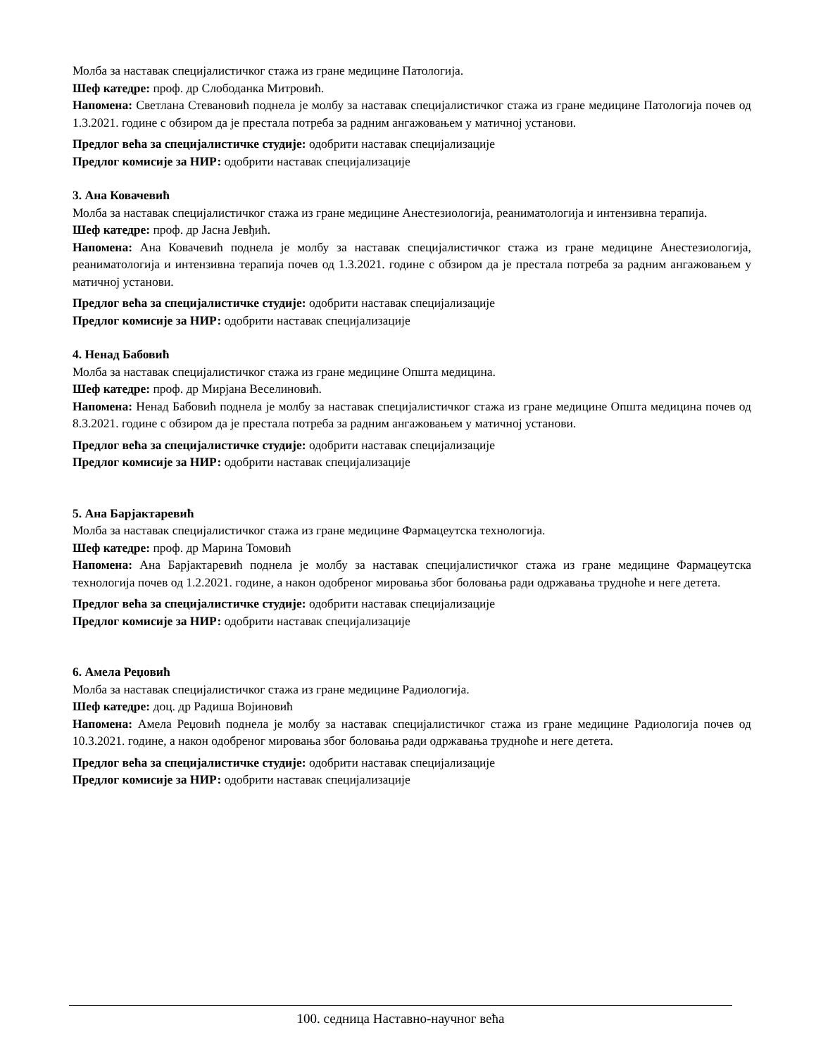Молба за наставак специјалистичког стажа из гране медицине Патологија.
Шеф катедре: проф. др Слободанка Митровић.
Напомена: Светлана Стевановић поднела је молбу за наставак специјалистичког стажа из гране медицине Патологија почев од 1.3.2021. године с обзиром да је престала потреба за радним ангажовањем у матичној установи.
Предлог већа за специјалистичке студије: одобрити наставак специјализације
Предлог комисије за НИР: одобрити наставак специјализације
3. Ана Ковачевић
Молба за наставак специјалистичког стажа из гране медицине Анестезиологија, реаниматологија и интензивна терапија.
Шеф катедре: проф. др Јасна Јевђић.
Напомена: Ана Ковачевић поднела је молбу за наставак специјалистичког стажа из гране медицине Анестезиологија, реаниматологија и интензивна терапија почев од 1.3.2021. године с обзиром да је престала потреба за радним ангажовањем у матичној установи.
Предлог већа за специјалистичке студије: одобрити наставак специјализације
Предлог комисије за НИР: одобрити наставак специјализације
4. Ненад Бабовић
Молба за наставак специјалистичког стажа из гране медицине Општа медицина.
Шеф катедре: проф. др Мирјана Веселиновић.
Напомена: Ненад Бабовић поднела је молбу за наставак специјалистичког стажа из гране медицине Општа медицина почев од 8.3.2021. године с обзиром да је престала потреба за радним ангажовањем у матичној установи.
Предлог већа за специјалистичке студије: одобрити наставак специјализације
Предлог комисије за НИР: одобрити наставак специјализације
5. Ана Барјактаревић
Молба за наставак специјалистичког стажа из гране медицине Фармацеутска технологија.
Шеф катедре: проф. др Марина Томовић
Напомена: Ана Барјактаревић поднела је молбу за наставак специјалистичког стажа из гране медицине Фармацеутска технологија почев од 1.2.2021. године, а након одобреног мировања због боловања ради одржавања трудноће и неге детета.
Предлог већа за специјалистичке студије: одобрити наставак специјализације
Предлог комисије за НИР: одобрити наставак специјализације
6. Амела Реџовић
Молба за наставак специјалистичког стажа из гране медицине Радиологија.
Шеф катедре: доц. др Радиша Војиновић
Напомена: Амела Реџовић поднела је молбу за наставак специјалистичког стажа из гране медицине Радиологија почев од 10.3.2021. године, а након одобреног мировања због боловања ради одржавања трудноће и неге детета.
Предлог већа за специјалистичке студије: одобрити наставак специјализације
Предлог комисије за НИР: одобрити наставак специјализације
100. седница Наставно-научног већа